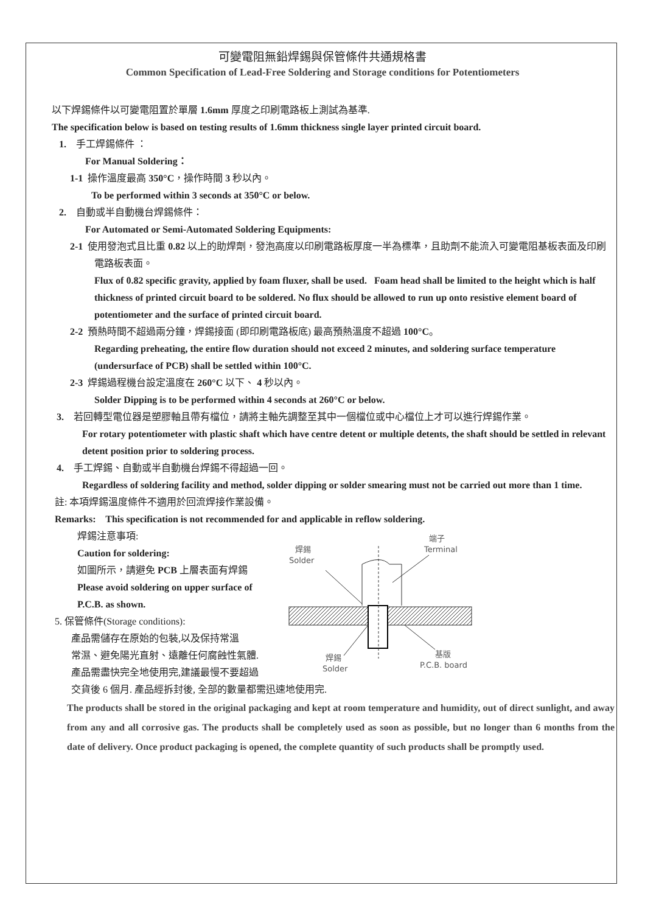可變電阻無鉛焊錫與保管條件共通規格書
Common Specification of Lead-Free Soldering and Storage conditions for Potentiometers
以下焊錫條件以可變電阻置於單層 1.6mm 厚度之印刷電路板上測試為基準.
The specification below is based on testing results of 1.6mm thickness single layer printed circuit board.
1. 手工焊錫條件 ：
For Manual Soldering：
1-1 操作溫度最高 350°C，操作時間 3 秒以內。
To be performed within 3 seconds at 350°C or below.
2. 自動或半自動機台焊錫條件：
For Automated or Semi-Automated Soldering Equipments:
2-1 使用發泡式且比重 0.82 以上的助焊劑，發泡高度以印刷電路板厚度一半為標準，且助劑不能流入可變電阻基板表面及印刷電路板表面。
Flux of 0.82 specific gravity, applied by foam fluxer, shall be used. Foam head shall be limited to the height which is half thickness of printed circuit board to be soldered. No flux should be allowed to run up onto resistive element board of potentiometer and the surface of printed circuit board.
2-2 預熱時間不超過兩分鐘，焊錫接面 (即印刷電路板底) 最高預熱溫度不超過 100°C。
Regarding preheating, the entire flow duration should not exceed 2 minutes, and soldering surface temperature (undersurface of PCB) shall be settled within 100°C.
2-3 焊錫過程機台設定溫度在 260°C 以下、 4 秒以內。
Solder Dipping is to be performed within 4 seconds at 260°C or below.
3. 若回轉型電位器是塑膠軸且帶有檔位，請將主軸先調整至其中一個檔位或中心檔位上才可以進行焊錫作業。
For rotary potentiometer with plastic shaft which have centre detent or multiple detents, the shaft should be settled in relevant detent position prior to soldering process.
4. 手工焊錫、自動或半自動機台焊錫不得超過一回。
Regardless of soldering facility and method, solder dipping or solder smearing must not be carried out more than 1 time.
註: 本項焊錫溫度條件不適用於回流焊接作業設備。
Remarks: This specification is not recommended for and applicable in reflow soldering.
焊錫注意事項:
Caution for soldering:
如圖所示，請避免 PCB 上層表面有焊錫
Please avoid soldering on upper surface of
P.C.B. as shown.
5. 保管條件(Storage conditions):
產品需儲存在原始的包裝,以及保持常溫
常濕、避免陽光直射、遠離任何腐蝕性氣體.
產品需盡快完全地使用完,建議最慢不要超過
端子
Terminal
焊錫
Solder
焊錫
Solder
基版
P.C.B. board
交貨後 6 個月. 產品經拆封後, 全部的數量都需迅速地使用完.
The products shall be stored in the original packaging and kept at room temperature and humidity, out of direct sunlight, and away from any and all corrosive gas. The products shall be completely used as soon as possible, but no longer than 6 months from the date of delivery. Once product packaging is opened, the complete quantity of such products shall be promptly used.